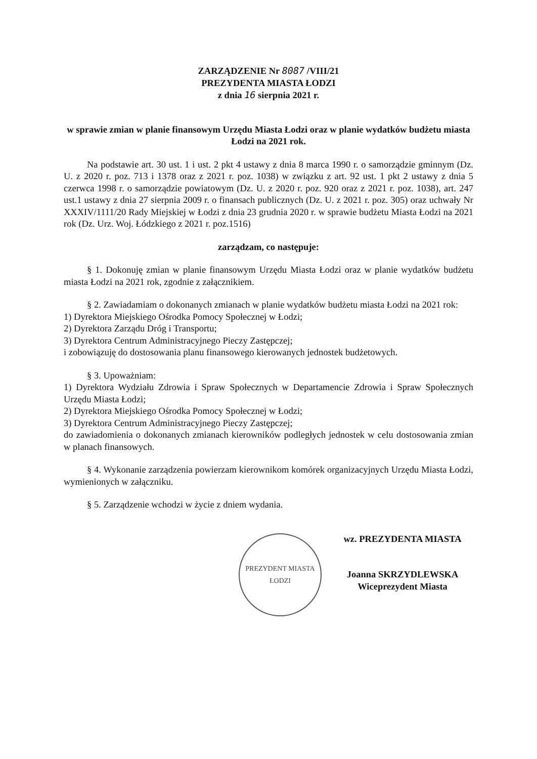ZARZĄDZENIE Nr 8087 /VIII/21
PREZYDENTA MIASTA ŁODZI
z dnia 16 sierpnia 2021 r.
w sprawie zmian w planie finansowym Urzędu Miasta Łodzi oraz w planie wydatków budżetu miasta Łodzi na 2021 rok.
Na podstawie art. 30 ust. 1 i ust. 2 pkt 4 ustawy z dnia 8 marca 1990 r. o samorządzie gminnym (Dz. U. z 2020 r. poz. 713 i 1378 oraz z 2021 r. poz. 1038) w związku z art. 92 ust. 1 pkt 2 ustawy z dnia 5 czerwca 1998 r. o samorządzie powiatowym (Dz. U. z 2020 r. poz. 920 oraz z 2021 r. poz. 1038), art. 247 ust.1 ustawy z dnia 27 sierpnia 2009 r. o finansach publicznych (Dz. U. z 2021 r. poz. 305) oraz uchwały Nr XXXIV/1111/20 Rady Miejskiej w Łodzi z dnia 23 grudnia 2020 r. w sprawie budżetu Miasta Łodzi na 2021 rok (Dz. Urz. Woj. Łódzkiego z 2021 r. poz.1516)
zarządzam, co następuje:
§ 1. Dokonuję zmian w planie finansowym Urzędu Miasta Łodzi oraz w planie wydatków budżetu miasta Łodzi na 2021 rok, zgodnie z załącznikiem.
§ 2. Zawiadamiam o dokonanych zmianach w planie wydatków budżetu miasta Łodzi na 2021 rok:
1) Dyrektora Miejskiego Ośrodka Pomocy Społecznej w Łodzi;
2) Dyrektora Zarządu Dróg i Transportu;
3) Dyrektora Centrum Administracyjnego Pieczy Zastępczej;
i zobowiązuję do dostosowania planu finansowego kierowanych jednostek budżetowych.
§ 3. Upoważniam:
1) Dyrektora Wydziału Zdrowia i Spraw Społecznych w Departamencie Zdrowia i Spraw Społecznych Urzędu Miasta Łodzi;
2) Dyrektora Miejskiego Ośrodka Pomocy Społecznej w Łodzi;
3) Dyrektora Centrum Administracyjnego Pieczy Zastępczej;
do zawiadomienia o dokonanych zmianach kierowników podległych jednostek w celu dostosowania zmian w planach finansowych.
§ 4. Wykonanie zarządzenia powierzam kierownikom komórek organizacyjnych Urzędu Miasta Łodzi, wymienionych w załączniku.
§ 5. Zarządzenie wchodzi w życie z dniem wydania.
PREZYDENT MIASTA ŁODZI
wz. PREZYDENTA MIASTA
Joanna SKRZYDLEWSKA
Wiceprezydent Miasta